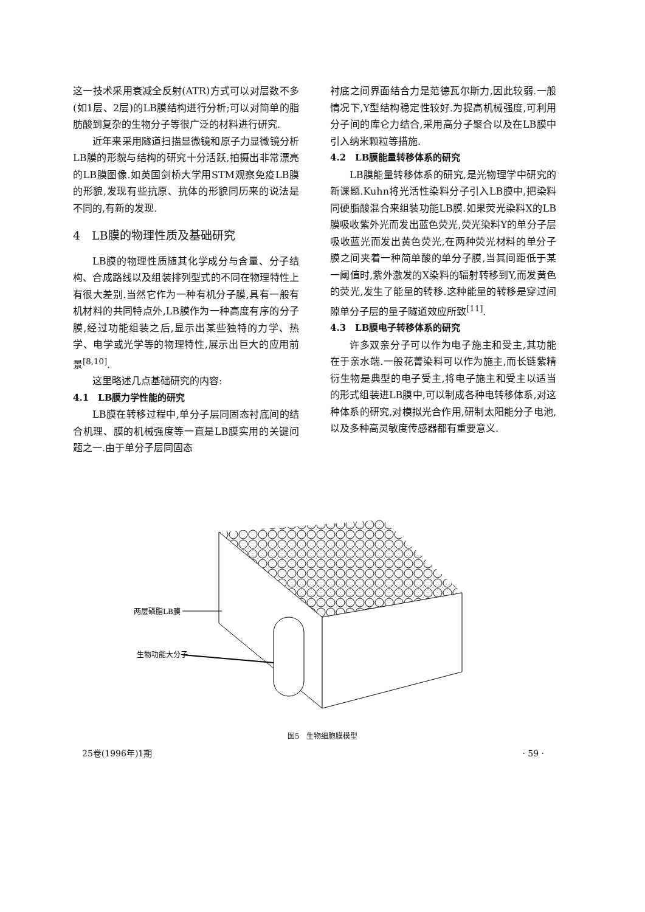这一技术采用衰减全反射(ATR)方式可以对层数不多(如1层、2层)的LB膜结构进行分析;可以对简单的脂肪酸到复杂的生物分子等很广泛的材料进行研究.
近年来采用隧道扫描显微镜和原子力显微镜分析LB膜的形貌与结构的研究十分活跃,拍摄出非常漂亮的LB膜图像.如英国剑桥大学用STM观察免疫LB膜的形貌,发现有些抗原、抗体的形貌同历来的说法是不同的,有新的发现.
4　LB膜的物理性质及基础研究
LB膜的物理性质随其化学成分与含量、分子结构、合成路线以及组装排列型式的不同在物理特性上有很大差别.当然它作为一种有机分子膜,具有一般有机材料的共同特点外,LB膜作为一种高度有序的分子膜,经过功能组装之后,显示出某些独特的力学、热学、电学或光学等的物理特性,展示出巨大的应用前景<sup>[8,10]</sup>.
这里略述几点基础研究的内容:
4.1　LB膜力学性能的研究
LB膜在转移过程中,单分子层同固态衬底间的结合机理、膜的机械强度等一直是LB膜实用的关键问题之一.由于单分子层同固态
衬底之间界面结合力是范德瓦尔斯力,因此较弱.一般情况下,Y型结构稳定性较好.为提高机械强度,可利用分子间的库仑力结合,采用高分子聚合以及在LB膜中引入纳米颗粒等措施.
4.2　LB膜能量转移体系的研究
LB膜能量转移体系的研究,是光物理学中研究的新课题.Kuhn将光活性染料分子引入LB膜中,把染料同硬脂酸混合来组装功能LB膜.如果荧光染料X的LB膜吸收紫外光而发出蓝色荧光,荧光染料Y的单分子层吸收蓝光而发出黄色荧光,在两种荧光材料的单分子膜之间夹着一种简单酸的单分子膜,当其间距低于某一阈值时,紫外激发的X染料的辐射转移到Y,而发黄色的荧光,发生了能量的转移.这种能量的转移是穿过间隙单分子层的量子隧道效应所致<sup>[11]</sup>.
4.3　LB膜电子转移体系的研究
许多双亲分子可以作为电子施主和受主,其功能在于亲水端.一般花菁染料可以作为施主,而长链紫精衍生物是典型的电子受主,将电子施主和受主以适当的形式组装进LB膜中,可以制成各种电转移体系,对这种体系的研究,对模拟光合作用,研制太阳能分子电池,以及多种高灵敏度传感器都有重要意义.
两层磷脂LB膜
生物功能大分子
图5　生物细胞膜模型
25卷(1996年)1期 · 59 ·